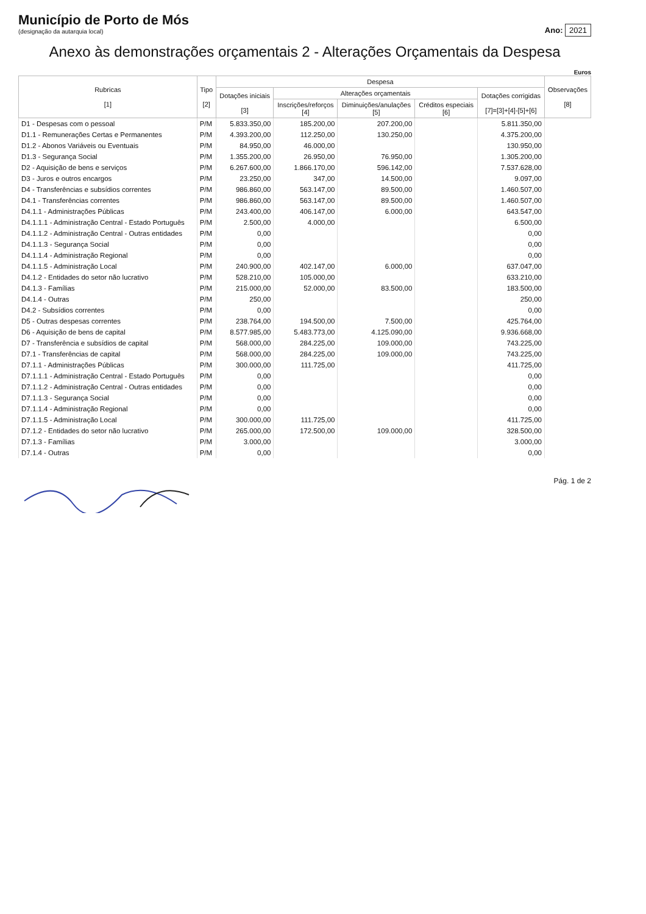Município de Porto de Mós
(designação da autarquia local)
Ano: 2021
Anexo às demonstrações orçamentais 2 - Alterações Orçamentais da Despesa
Euros
| Rubricas [1] | Tipo [2] | Despesa | | | | | Observações [8] |
| --- | --- | --- | --- | --- | --- | --- | --- |
| | | Dotações iniciais [3] | Alterações orçamentais | | | Dotações corrigidas [7]=[3]+[4]-[5]+[6] | |
| | | | Inscrições/reforços [4] | Diminuições/anulações [5] | Créditos especiais [6] | | |
| D1 - Despesas com o pessoal | P/M | 5.833.350,00 | 185.200,00 | 207.200,00 | | 5.811.350,00 | |
| D1.1 - Remunerações Certas e Permanentes | P/M | 4.393.200,00 | 112.250,00 | 130.250,00 | | 4.375.200,00 | |
| D1.2 - Abonos Variáveis ou Eventuais | P/M | 84.950,00 | 46.000,00 | | | 130.950,00 | |
| D1.3 - Segurança Social | P/M | 1.355.200,00 | 26.950,00 | 76.950,00 | | 1.305.200,00 | |
| D2 - Aquisição de bens e serviços | P/M | 6.267.600,00 | 1.866.170,00 | 596.142,00 | | 7.537.628,00 | |
| D3 - Juros e outros encargos | P/M | 23.250,00 | 347,00 | 14.500,00 | | 9.097,00 | |
| D4 - Transferências e subsídios correntes | P/M | 986.860,00 | 563.147,00 | 89.500,00 | | 1.460.507,00 | |
| D4.1 - Transferências correntes | P/M | 986.860,00 | 563.147,00 | 89.500,00 | | 1.460.507,00 | |
| D4.1.1 - Administrações Públicas | P/M | 243.400,00 | 406.147,00 | 6.000,00 | | 643.547,00 | |
| D4.1.1.1 - Administração Central - Estado Português | P/M | 2.500,00 | 4.000,00 | | | 6.500,00 | |
| D4.1.1.2 - Administração Central - Outras entidades | P/M | 0,00 | | | | 0,00 | |
| D4.1.1.3 - Segurança Social | P/M | 0,00 | | | | 0,00 | |
| D4.1.1.4 - Administração Regional | P/M | 0,00 | | | | 0,00 | |
| D4.1.1.5 - Administração Local | P/M | 240.900,00 | 402.147,00 | 6.000,00 | | 637.047,00 | |
| D4.1.2 - Entidades do setor não lucrativo | P/M | 528.210,00 | 105.000,00 | | | 633.210,00 | |
| D4.1.3 - Famílias | P/M | 215.000,00 | 52.000,00 | 83.500,00 | | 183.500,00 | |
| D4.1.4 - Outras | P/M | 250,00 | | | | 250,00 | |
| D4.2 - Subsídios correntes | P/M | 0,00 | | | | 0,00 | |
| D5 - Outras despesas correntes | P/M | 238.764,00 | 194.500,00 | 7.500,00 | | 425.764,00 | |
| D6 - Aquisição de bens de capital | P/M | 8.577.985,00 | 5.483.773,00 | 4.125.090,00 | | 9.936.668,00 | |
| D7 - Transferência e subsídios de capital | P/M | 568.000,00 | 284.225,00 | 109.000,00 | | 743.225,00 | |
| D7.1 - Transferências de capital | P/M | 568.000,00 | 284.225,00 | 109.000,00 | | 743.225,00 | |
| D7.1.1 - Administrações Públicas | P/M | 300.000,00 | 111.725,00 | | | 411.725,00 | |
| D7.1.1.1 - Administração Central - Estado Português | P/M | 0,00 | | | | 0,00 | |
| D7.1.1.2 - Administração Central - Outras entidades | P/M | 0,00 | | | | 0,00 | |
| D7.1.1.3 - Segurança Social | P/M | 0,00 | | | | 0,00 | |
| D7.1.1.4 - Administração Regional | P/M | 0,00 | | | | 0,00 | |
| D7.1.1.5 - Administração Local | P/M | 300.000,00 | 111.725,00 | | | 411.725,00 | |
| D7.1.2 - Entidades do setor não lucrativo | P/M | 265.000,00 | 172.500,00 | 109.000,00 | | 328.500,00 | |
| D7.1.3 - Famílias | P/M | 3.000,00 | | | | 3.000,00 | |
| D7.1.4 - Outras | P/M | 0,00 | | | | 0,00 | |
Pág. 1 de 2